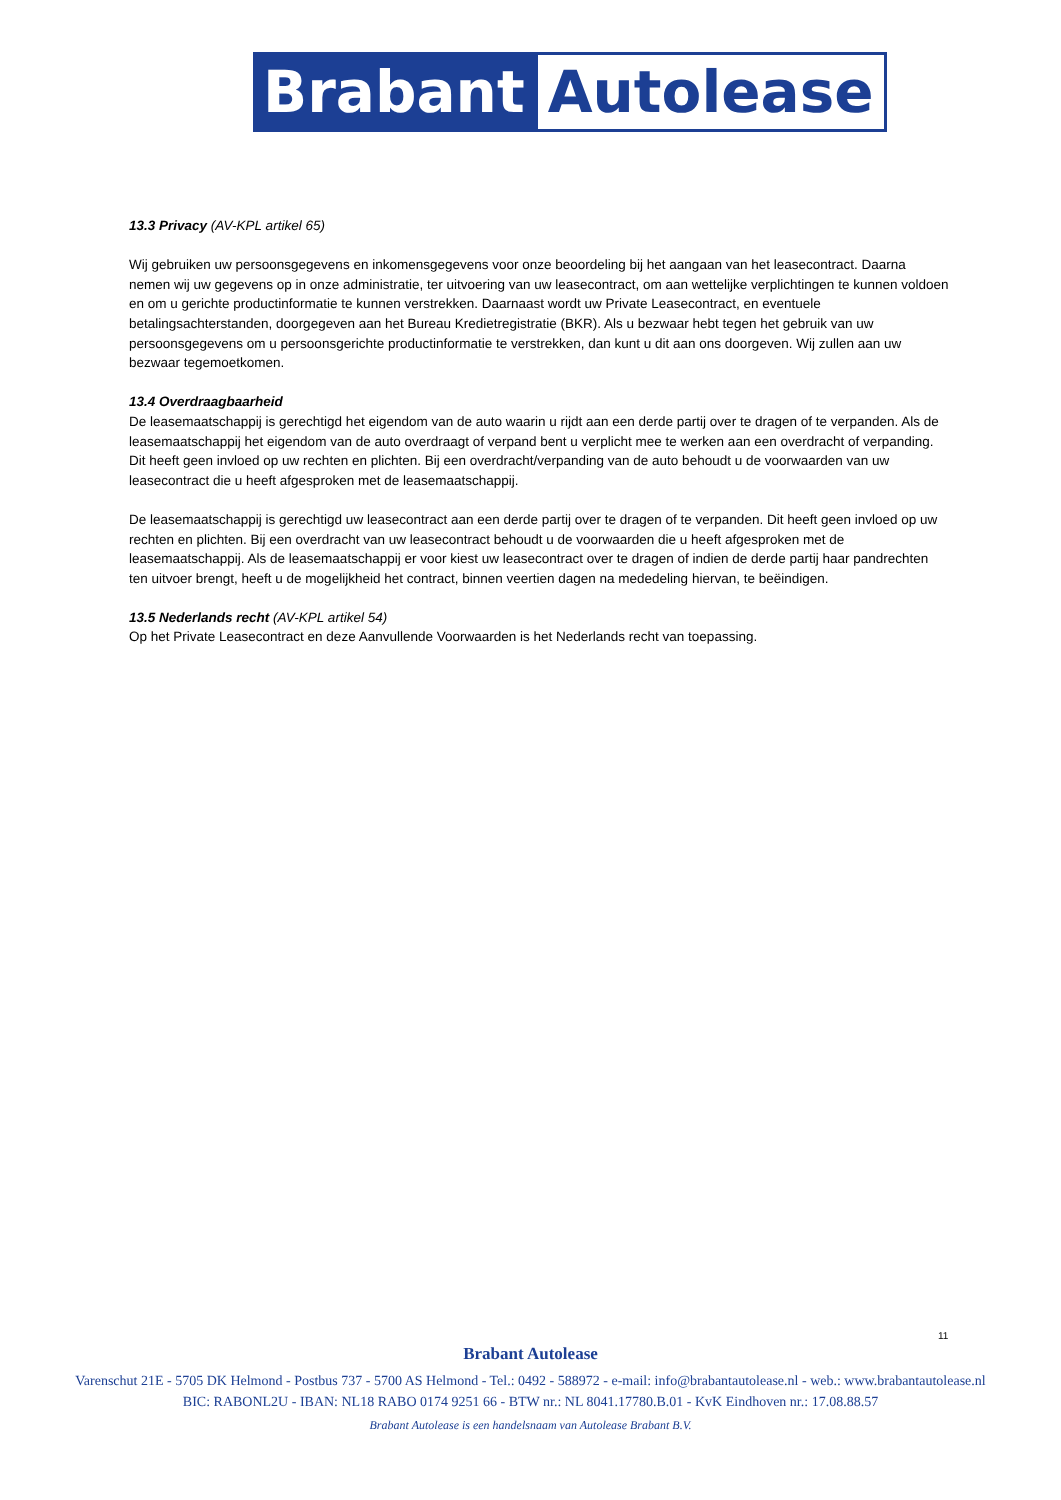Brabant
Autolease
13.3 Privacy (AV-KPL artikel 65)
Wij gebruiken uw persoonsgegevens en inkomensgegevens voor onze beoordeling bij het aangaan van het leasecontract. Daarna nemen wij uw gegevens op in onze administratie, ter uitvoering van uw leasecontract, om aan wettelijke verplichtingen te kunnen voldoen en om u gerichte productinformatie te kunnen verstrekken. Daarnaast wordt uw Private Leasecontract, en eventuele betalingsachterstanden, doorgegeven aan het Bureau Kredietregistratie (BKR). Als u bezwaar hebt tegen het gebruik van uw persoonsgegevens om u persoonsgerichte productinformatie te verstrekken, dan kunt u dit aan ons doorgeven. Wij zullen aan uw bezwaar tegemoetkomen.
13.4 Overdraagbaarheid
De leasemaatschappij is gerechtigd het eigendom van de auto waarin u rijdt aan een derde partij over te dragen of te verpanden. Als de leasemaatschappij het eigendom van de auto overdraagt of verpand bent u verplicht mee te werken aan een overdracht of verpanding. Dit heeft geen invloed op uw rechten en plichten. Bij een overdracht/verpanding van de auto behoudt u de voorwaarden van uw leasecontract die u heeft afgesproken met de leasemaatschappij.
De leasemaatschappij is gerechtigd uw leasecontract aan een derde partij over te dragen of te verpanden. Dit heeft geen invloed op uw rechten en plichten. Bij een overdracht van uw leasecontract behoudt u de voorwaarden die u heeft afgesproken met de leasemaatschappij. Als de leasemaatschappij er voor kiest uw leasecontract over te dragen of indien de derde partij haar pandrechten ten uitvoer brengt, heeft u de mogelijkheid het contract, binnen veertien dagen na mededeling hiervan, te beëindigen.
13.5 Nederlands recht (AV-KPL artikel 54)
Op het Private Leasecontract en deze Aanvullende Voorwaarden is het Nederlands recht van toepassing.
11
Brabant Autolease
Varenschut 21E - 5705 DK Helmond - Postbus 737 - 5700 AS Helmond - Tel.: 0492 - 588972 - e-mail: info@brabantautolease.nl - web.: www.brabantautolease.nl
BIC: RABONL2U - IBAN: NL18 RABO 0174 9251 66 - BTW nr.: NL 8041.17780.B.01 - KvK Eindhoven nr.: 17.08.88.57
Brabant Autolease is een handelsnaam van Autolease Brabant B.V.